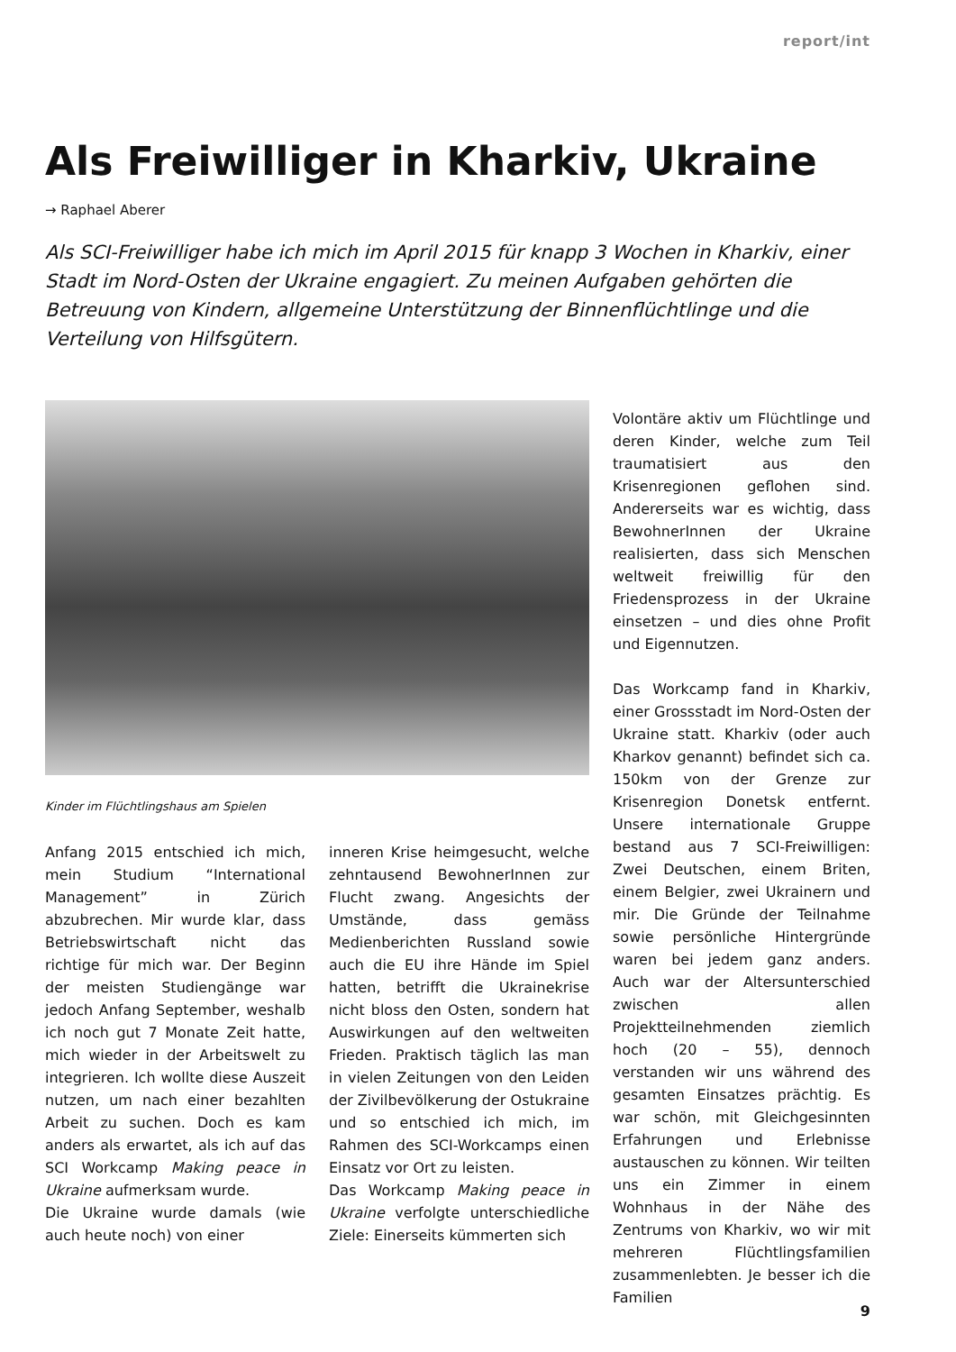report/int
Als Freiwilliger in Kharkiv, Ukraine
→ Raphael Aberer
Als SCI-Freiwilliger habe ich mich im April 2015 für knapp 3 Wochen in Kharkiv, einer Stadt im Nord-Osten der Ukraine engagiert. Zu meinen Aufgaben gehörten die Betreuung von Kindern, allgemeine Unterstützung der Binnenflüchtlinge und die Verteilung von Hilfsgütern.
Kinder im Flüchtlingshaus am Spielen
Anfang 2015 entschied ich mich, mein Studium “International Management” in Zürich abzubrechen. Mir wurde klar, dass Betriebswirtschaft nicht das richtige für mich war. Der Beginn der meisten Studiengänge war jedoch Anfang September, weshalb ich noch gut 7 Monate Zeit hatte, mich wieder in der Arbeitswelt zu integrieren. Ich wollte diese Auszeit nutzen, um nach einer bezahlten Arbeit zu suchen. Doch es kam anders als erwartet, als ich auf das SCI Workcamp Making peace in Ukraine aufmerksam wurde.
Die Ukraine wurde damals (wie auch heute noch) von einer
inneren Krise heimgesucht, welche zehntausend BewohnerInnen zur Flucht zwang. Angesichts der Umstände, dass gemäss Medienberichten Russland sowie auch die EU ihre Hände im Spiel hatten, betrifft die Ukrainekrise nicht bloss den Osten, sondern hat Auswirkungen auf den weltweiten Frieden. Praktisch täglich las man in vielen Zeitungen von den Leiden der Zivilbevölkerung der Ostukraine und so entschied ich mich, im Rahmen des SCI-Workcamps einen Einsatz vor Ort zu leisten.
Das Workcamp Making peace in Ukraine verfolgte unterschiedliche Ziele: Einerseits kümmerten sich
Volontäre aktiv um Flüchtlinge und deren Kinder, welche zum Teil traumatisiert aus den Krisenregionen geflohen sind. Andererseits war es wichtig, dass BewohnerInnen der Ukraine realisierten, dass sich Menschen weltweit freiwillig für den Friedensprozess in der Ukraine einsetzen – und dies ohne Profit und Eigennutzen.
Das Workcamp fand in Kharkiv, einer Grossstadt im Nord-Osten der Ukraine statt. Kharkiv (oder auch Kharkov genannt) befindet sich ca. 150km von der Grenze zur Krisenregion Donetsk entfernt. Unsere internationale Gruppe bestand aus 7 SCI-Freiwilligen: Zwei Deutschen, einem Briten, einem Belgier, zwei Ukrainern und mir. Die Gründe der Teilnahme sowie persönliche Hintergründe waren bei jedem ganz anders. Auch war der Altersunterschied zwischen allen Projektteilnehmenden ziemlich hoch (20 – 55), dennoch verstanden wir uns während des gesamten Einsatzes prächtig. Es war schön, mit Gleichgesinnten Erfahrungen und Erlebnisse austauschen zu können. Wir teilten uns ein Zimmer in einem Wohnhaus in der Nähe des Zentrums von Kharkiv, wo wir mit mehreren Flüchtlingsfamilien zusammenlebten. Je besser ich die Familien
9